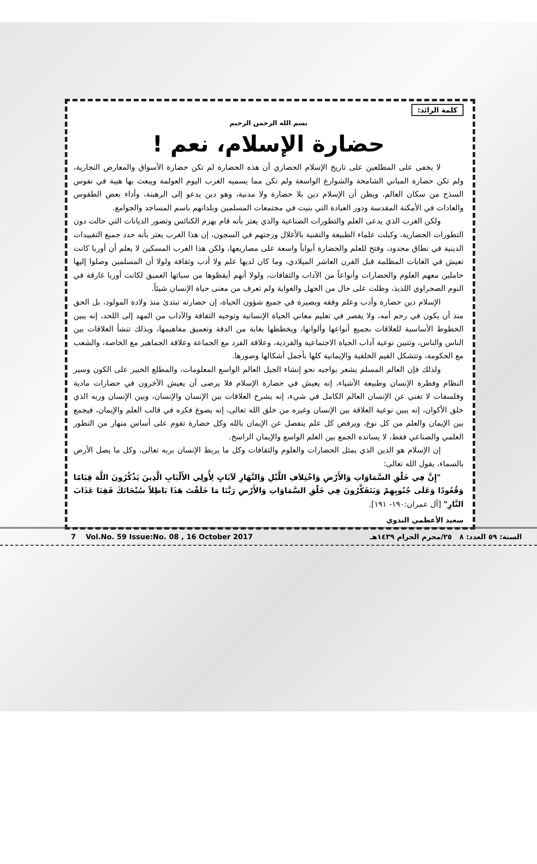كلمة الرائد:
بسم الله الرحمن الرحيم
حضارة الإسلام، نعم !
لا يخفى على المطلعين على تاريخ الإسلام الحضاري أن هذه الحضارة لم تكن حضارة الأسواق والمعارض التجارية، ولم تكن حضارة المباني الشامخة والشوارع الواسعة ولم تكن مما يسميه الغرب اليوم العولمة ويبعث بها هيبة في نفوس السذج من سكان العالم، ويظن أن الإسلام دين بلا حضارة ولا مدنية، وهو دين يدعو إلى الرهبنة، وأداء بعض الطقوس والعادات في الأمكنة المقدسة ودور العبادة التي بنيت في مجتمعات المسلمين وبلدانهم باسم المساجد والجوامع.
ولكن الغرب الذي يدعى العلم والتطورات الصناعية والذي يعتز بأنه قام بهزم الكنائس وتصور الديانات التي حالت دون التطورات الحضارية، وكبلت علماء الطبيعة والتقنية بالأغلال وزجتهم في السجون، إن هذا الغرب يعتز بأنه حدد جميع التقييدات الدينية في نطاق محدود، وفتح للعلم والحضارة أبواباً واسعة على مصاريعها، ولكن هذا الغرب المسكين لا يعلم أن أوربا كانت تعيش في الغابات المظلمة قبل القرن العاشر الميلادي، وما كان لديها علم ولا أدب وثقافة ولولا أن المسلمين وصلوا إليها حاملين معهم العلوم والحضارات وأنواعاً من الآداب والثقافات، ولولا أنهم أيقظوها من سباتها العميق لكانت أوربا غارقة في النوم الصحراوي اللذيذ، وظلت على حال من الجهل والغواية ولم تعرف من معنى حياة الإنسان شيئاً.
الإسلام دين حضارة وأدب وعلم وفقه وبصيرة في جميع شؤون الحياة، إن حضارته تبتدئ منذ ولادة المولود، بل الحق منذ أن يكون في رحم أمه، ولا يقصر في تعليم معاني الحياة الإنسانية وتوجيه الثقافة والآداب من المهد إلى اللحد، إنه يبين الخطوط الأساسية للعلاقات بجميع أنواعها وألوانها، ويخططها بغاية من الدقة وتعميق مفاهيمها، وبذلك تنشأ العلاقات بين الناس والناس، وتتبين نوعية آداب الحياة الاجتماعية والفردية، وعلاقة الفرد مع الجماعة وعلاقة الجماهير مع الخاصة، والشعب مع الحكومة، وتتشكل القيم الخلقية والإيمانية كلها بأجمل أشكالها وصورها.
ولذلك فإن العالم المسلم يشعر بواجبه نحو إنشاء الجيل العالم الواسع المعلومات، والمطلع الخبير على الكون وسير النظام وفطرة الإنسان وطبيعة الأشياء، إنه يعيش في حضارة الإسلام فلا يرضى أن يعيش الآخرون في حضارات مادية وفلسفات لا تغني عن الإنسان العالم الكامل في شيء، إنه يشرح العلاقات بين الإنسان والإنسان، وبين الإنسان وربه الذي خلق الأكوان، إنه يبين نوعية العلاقة بين الإنسان وغيره من خلق الله تعالى، إنه يصوغ فكره في قالب العلم والإيمان، فيجمع بين الإيمان والعلم من كل نوع، ويرفض كل علم ينفصل عن الإيمان بالله وكل حضارة تقوم على أساس منهار من التطور العلمي والصناعي فقط، لا يسانده الجمع بين العلم الواسع والإيمان الراسخ.
إن الإسلام هو الدين الذي يمثل الحضارات والعلوم والثقافات وكل ما يربط الإنسان بربه تعالى، وكل ما يصل الأرض بالسماء، يقول الله تعالى:
"إِنَّ فِي خَلْقِ السَّمَاوَاتِ وَالأَرْضِ وَاخْتِلاَفِ اللَّيْلِ وَالنَّهَارِ لَآيَاتٍ لِأُولِي الأَلْبَابِ الَّذِينَ يَذْكُرُونَ اللَّهَ قِيَامًا وَقُعُودًا وَعَلَى جُنُوبِهِمْ وَيَتَفَكَّرُونَ فِي خَلْقِ السَّمَاوَاتِ وَالأَرْضِ رَبَّنَا مَا خَلَقْتَ هَذَا بَاطِلاً سُبْحَانَكَ فَقِنَا عَذَابَ النَّارِ" [آل عمران:١٩٠- ١٩١].
سعيد الأعظمي الندوي
7 Vol.No. 59 Issue:No. 08 , 16 October 2017 السنة: ٥٩ العدد: ٨ ٢٥/محرم الحرام ١٤٣٩هـ